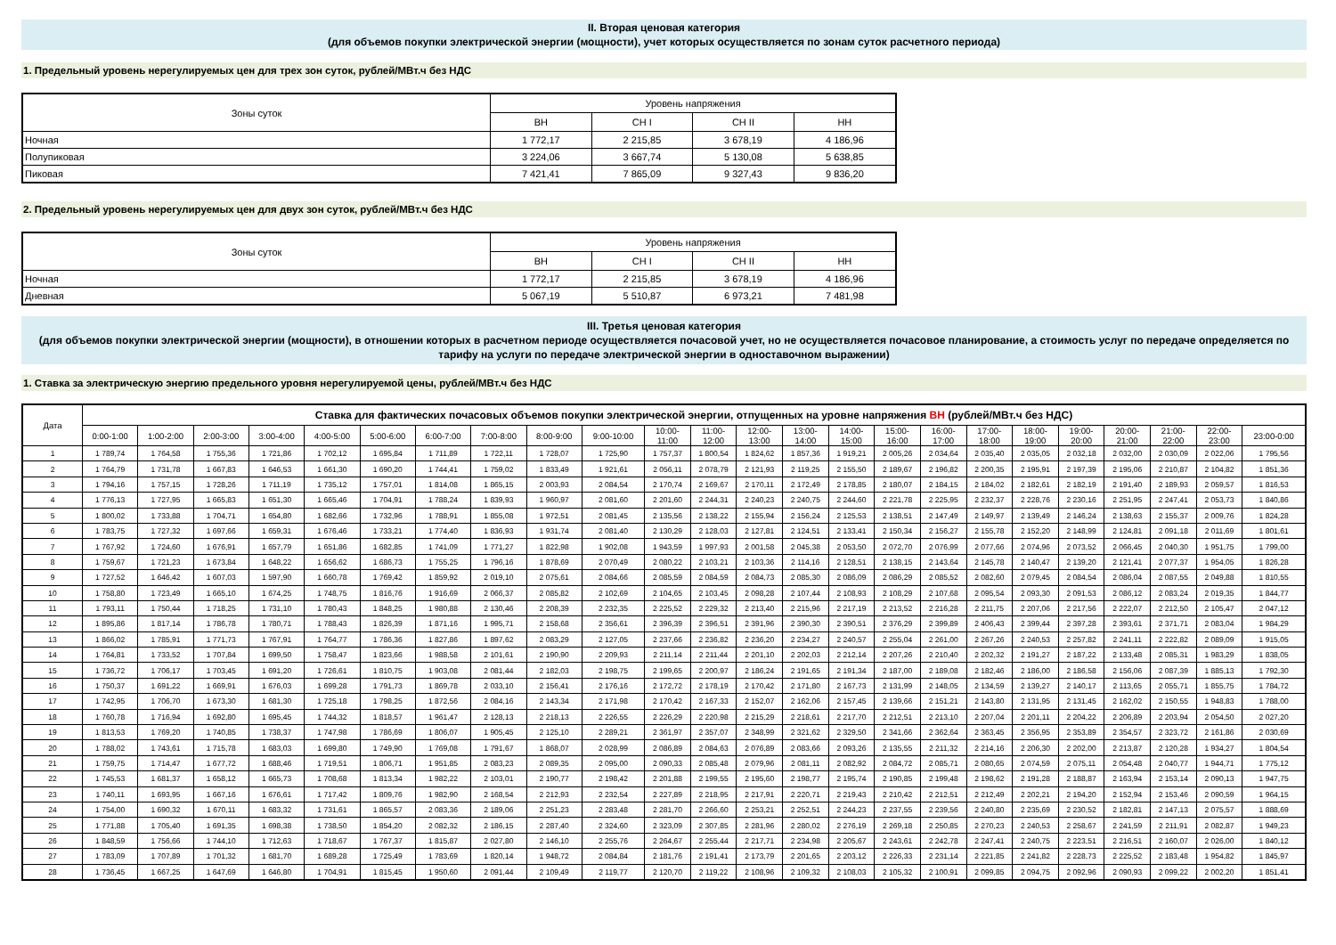II. Вторая ценовая категория
(для объемов покупки электрической энергии (мощности), учет которых осуществляется по зонам суток расчетного периода)
1. Предельный уровень нерегулируемых цен для трех зон суток, рублей/МВт.ч без НДС
| Зоны суток | Уровень напряжения | | | |
| --- | --- | --- | --- | --- |
| | ВН | СН I | СН II | НН |
| Ночная | 1 772,17 | 2 215,85 | 3 678,19 | 4 186,96 |
| Полупиковая | 3 224,06 | 3 667,74 | 5 130,08 | 5 638,85 |
| Пиковая | 7 421,41 | 7 865,09 | 9 327,43 | 9 836,20 |
2. Предельный уровень нерегулируемых цен для двух зон суток, рублей/МВт.ч без НДС
| Зоны суток | Уровень напряжения | | | |
| --- | --- | --- | --- | --- |
| | ВН | СН I | СН II | НН |
| Ночная | 1 772,17 | 2 215,85 | 3 678,19 | 4 186,96 |
| Дневная | 5 067,19 | 5 510,87 | 6 973,21 | 7 481,98 |
III. Третья ценовая категория
(для объемов покупки электрической энергии (мощности), в отношении которых в расчетном периоде осуществляется почасовой учет, но не осуществляется почасовое планирование, а стоимость услуг по передаче определяется по тарифу на услуги по передаче электрической энергии в одноставочном выражении)
1. Ставка за электрическую энергию предельного уровня нерегулируемой цены, рублей/МВт.ч без НДС
| Дата | Ставка для фактических почасовых объемов покупки электрической энергии, отпущенных на уровне напряжения ВН (рублей/МВт.ч без НДС) | | | | | | | | | | | | | | | | | | | | | | | |
| --- | --- | --- | --- | --- | --- | --- | --- | --- | --- | --- | --- | --- | --- | --- | --- | --- | --- | --- | --- | --- | --- | --- | --- | --- |
| | 0:00-1:00 | 1:00-2:00 | 2:00-3:00 | 3:00-4:00 | 4:00-5:00 | 5:00-6:00 | 6:00-7:00 | 7:00-8:00 | 8:00-9:00 | 9:00-10:00 | 10:00- 11:00 | 11:00- 12:00 | 12:00- 13:00 | 13:00- 14:00 | 14:00- 15:00 | 15:00- 16:00 | 16:00- 17:00 | 17:00- 18:00 | 18:00- 19:00 | 19:00- 20:00 | 20:00- 21:00 | 21:00- 22:00 | 22:00- 23:00 | 23:00-0:00 |
| 1 | 1 789,74 | 1 764,58 | 1 755,36 | 1 721,86 | 1 702,12 | 1 695,84 | 1 711,89 | 1 722,11 | 1 728,07 | 1 725,90 | 1 757,37 | 1 800,54 | 1 824,62 | 1 857,36 | 1 919,21 | 2 005,26 | 2 034,64 | 2 035,40 | 2 035,05 | 2 032,18 | 2 032,00 | 2 030,09 | 2 022,06 | 1 795,56 |
| 2 | 1 764,79 | 1 731,78 | 1 667,83 | 1 646,53 | 1 661,30 | 1 690,20 | 1 744,41 | 1 759,02 | 1 833,49 | 1 921,61 | 2 056,11 | 2 078,79 | 2 121,93 | 2 119,25 | 2 155,50 | 2 189,67 | 2 196,82 | 2 200,35 | 2 195,91 | 2 197,39 | 2 195,06 | 2 210,87 | 2 104,82 | 1 851,36 |
| 3 | 1 794,16 | 1 757,15 | 1 728,26 | 1 711,19 | 1 735,12 | 1 757,01 | 1 814,08 | 1 865,15 | 2 003,93 | 2 084,54 | 2 170,74 | 2 169,67 | 2 170,11 | 2 172,49 | 2 178,85 | 2 180,07 | 2 184,15 | 2 184,02 | 2 182,61 | 2 182,19 | 2 191,40 | 2 189,93 | 2 059,57 | 1 816,53 |
| 4 | 1 776,13 | 1 727,95 | 1 665,83 | 1 651,30 | 1 665,46 | 1 704,91 | 1 788,24 | 1 839,93 | 1 960,97 | 2 081,60 | 2 201,60 | 2 244,31 | 2 240,23 | 2 240,75 | 2 244,60 | 2 221,78 | 2 225,95 | 2 232,37 | 2 228,76 | 2 230,16 | 2 251,95 | 2 247,41 | 2 053,73 | 1 840,86 |
| 5 | 1 800,02 | 1 733,88 | 1 704,71 | 1 654,80 | 1 682,66 | 1 732,96 | 1 788,91 | 1 855,08 | 1 972,51 | 2 081,45 | 2 135,56 | 2 138,22 | 2 155,94 | 2 156,24 | 2 125,53 | 2 138,51 | 2 147,49 | 2 149,97 | 2 139,49 | 2 146,24 | 2 138,63 | 2 155,37 | 2 009,76 | 1 824,28 |
| 6 | 1 783,75 | 1 727,32 | 1 697,66 | 1 659,31 | 1 676,46 | 1 733,21 | 1 774,40 | 1 836,93 | 1 931,74 | 2 081,40 | 2 130,29 | 2 128,03 | 2 127,81 | 2 124,51 | 2 133,41 | 2 150,34 | 2 156,27 | 2 155,78 | 2 152,20 | 2 148,99 | 2 124,81 | 2 091,18 | 2 011,69 | 1 801,61 |
| 7 | 1 767,92 | 1 724,60 | 1 676,91 | 1 657,79 | 1 651,86 | 1 682,85 | 1 741,09 | 1 771,27 | 1 822,98 | 1 902,08 | 1 943,59 | 1 997,93 | 2 001,58 | 2 045,38 | 2 053,50 | 2 072,70 | 2 076,99 | 2 077,66 | 2 074,96 | 2 073,52 | 2 066,45 | 2 040,30 | 1 951,75 | 1 799,00 |
| 8 | 1 759,67 | 1 721,23 | 1 673,84 | 1 648,22 | 1 656,62 | 1 686,73 | 1 755,25 | 1 796,16 | 1 878,69 | 2 070,49 | 2 080,22 | 2 103,21 | 2 103,36 | 2 114,16 | 2 128,51 | 2 138,15 | 2 143,64 | 2 145,78 | 2 140,47 | 2 139,20 | 2 121,41 | 2 077,37 | 1 954,05 | 1 826,28 |
| 9 | 1 727,52 | 1 646,42 | 1 607,03 | 1 597,90 | 1 660,78 | 1 769,42 | 1 859,92 | 2 019,10 | 2 075,61 | 2 084,66 | 2 085,59 | 2 084,59 | 2 084,73 | 2 085,30 | 2 086,09 | 2 086,29 | 2 085,52 | 2 082,60 | 2 079,45 | 2 084,54 | 2 086,04 | 2 087,55 | 2 049,88 | 1 810,55 |
| 10 | 1 758,80 | 1 723,49 | 1 665,10 | 1 674,25 | 1 748,75 | 1 816,76 | 1 916,69 | 2 066,37 | 2 085,82 | 2 102,69 | 2 104,65 | 2 103,45 | 2 098,28 | 2 107,44 | 2 108,93 | 2 108,29 | 2 107,68 | 2 095,54 | 2 093,30 | 2 091,53 | 2 086,12 | 2 083,24 | 2 019,35 | 1 844,77 |
| 11 | 1 793,11 | 1 750,44 | 1 718,25 | 1 731,10 | 1 780,43 | 1 848,25 | 1 980,88 | 2 130,46 | 2 208,39 | 2 232,35 | 2 225,52 | 2 229,32 | 2 213,40 | 2 215,96 | 2 217,19 | 2 213,52 | 2 216,28 | 2 211,75 | 2 207,06 | 2 217,56 | 2 222,07 | 2 212,50 | 2 105,47 | 2 047,12 |
| 12 | 1 895,86 | 1 817,14 | 1 786,78 | 1 780,71 | 1 788,43 | 1 826,39 | 1 871,16 | 1 995,71 | 2 158,68 | 2 356,61 | 2 396,39 | 2 396,51 | 2 391,96 | 2 390,30 | 2 390,51 | 2 376,29 | 2 399,89 | 2 406,43 | 2 399,44 | 2 397,28 | 2 393,61 | 2 371,71 | 2 083,04 | 1 984,29 |
| 13 | 1 866,02 | 1 785,91 | 1 771,73 | 1 767,91 | 1 764,77 | 1 786,36 | 1 827,86 | 1 897,62 | 2 083,29 | 2 127,05 | 2 237,66 | 2 236,82 | 2 236,20 | 2 234,27 | 2 240,57 | 2 255,04 | 2 261,00 | 2 267,26 | 2 240,53 | 2 257,82 | 2 241,11 | 2 222,82 | 2 089,09 | 1 915,05 |
| 14 | 1 764,81 | 1 733,52 | 1 707,84 | 1 699,50 | 1 758,47 | 1 823,66 | 1 988,58 | 2 101,61 | 2 190,90 | 2 209,93 | 2 211,14 | 2 211,44 | 2 201,10 | 2 202,03 | 2 212,14 | 2 207,26 | 2 210,40 | 2 202,32 | 2 191,27 | 2 187,22 | 2 133,48 | 2 085,31 | 1 983,29 | 1 838,05 |
| 15 | 1 736,72 | 1 706,17 | 1 703,45 | 1 691,20 | 1 726,61 | 1 810,75 | 1 903,08 | 2 081,44 | 2 182,03 | 2 198,75 | 2 199,65 | 2 200,97 | 2 186,24 | 2 191,65 | 2 191,34 | 2 187,00 | 2 189,08 | 2 182,46 | 2 186,00 | 2 186,58 | 2 156,06 | 2 087,39 | 1 885,13 | 1 792,30 |
| 16 | 1 750,37 | 1 691,22 | 1 669,91 | 1 676,03 | 1 699,28 | 1 791,73 | 1 869,78 | 2 033,10 | 2 156,41 | 2 176,16 | 2 172,72 | 2 178,19 | 2 170,42 | 2 171,80 | 2 167,73 | 2 131,99 | 2 148,05 | 2 134,59 | 2 139,27 | 2 140,17 | 2 113,65 | 2 055,71 | 1 855,75 | 1 784,72 |
| 17 | 1 742,95 | 1 706,70 | 1 673,30 | 1 681,30 | 1 725,18 | 1 798,25 | 1 872,56 | 2 084,16 | 2 143,34 | 2 171,98 | 2 170,42 | 2 167,33 | 2 152,07 | 2 162,06 | 2 157,45 | 2 139,66 | 2 151,21 | 2 143,80 | 2 131,95 | 2 131,45 | 2 162,02 | 2 150,55 | 1 948,83 | 1 788,00 |
| 18 | 1 760,78 | 1 716,94 | 1 692,80 | 1 695,45 | 1 744,32 | 1 818,57 | 1 961,47 | 2 128,13 | 2 218,13 | 2 226,55 | 2 226,29 | 2 220,98 | 2 215,29 | 2 218,61 | 2 217,70 | 2 212,51 | 2 213,10 | 2 207,04 | 2 201,11 | 2 204,22 | 2 206,89 | 2 203,94 | 2 054,50 | 2 027,20 |
| 19 | 1 813,53 | 1 769,20 | 1 740,85 | 1 738,37 | 1 747,98 | 1 786,69 | 1 806,07 | 1 905,45 | 2 125,10 | 2 289,21 | 2 361,97 | 2 357,07 | 2 348,99 | 2 321,62 | 2 329,50 | 2 341,66 | 2 362,64 | 2 363,45 | 2 356,95 | 2 353,89 | 2 354,57 | 2 323,72 | 2 161,86 | 2 030,69 |
| 20 | 1 788,02 | 1 743,61 | 1 715,78 | 1 683,03 | 1 699,80 | 1 749,90 | 1 769,08 | 1 791,67 | 1 868,07 | 2 028,99 | 2 086,89 | 2 084,63 | 2 076,89 | 2 083,66 | 2 093,26 | 2 135,55 | 2 211,32 | 2 214,16 | 2 206,30 | 2 202,00 | 2 213,87 | 2 120,28 | 1 934,27 | 1 804,54 |
| 21 | 1 759,75 | 1 714,47 | 1 677,72 | 1 688,46 | 1 719,51 | 1 806,71 | 1 951,85 | 2 083,23 | 2 089,35 | 2 095,00 | 2 090,33 | 2 085,48 | 2 079,96 | 2 081,11 | 2 082,92 | 2 084,72 | 2 085,71 | 2 080,65 | 2 074,59 | 2 075,11 | 2 054,48 | 2 040,77 | 1 944,71 | 1 775,12 |
| 22 | 1 745,53 | 1 681,37 | 1 658,12 | 1 665,73 | 1 708,68 | 1 813,34 | 1 982,22 | 2 103,01 | 2 190,77 | 2 198,42 | 2 201,88 | 2 199,55 | 2 195,60 | 2 198,77 | 2 195,74 | 2 190,85 | 2 199,48 | 2 198,62 | 2 191,28 | 2 188,87 | 2 163,94 | 2 153,14 | 2 090,13 | 1 947,75 |
| 23 | 1 740,11 | 1 693,95 | 1 667,16 | 1 676,61 | 1 717,42 | 1 809,76 | 1 982,90 | 2 168,54 | 2 212,93 | 2 232,54 | 2 227,89 | 2 218,95 | 2 217,91 | 2 220,71 | 2 219,43 | 2 210,42 | 2 212,51 | 2 212,49 | 2 202,21 | 2 194,20 | 2 152,94 | 2 153,46 | 2 090,59 | 1 964,15 |
| 24 | 1 754,00 | 1 690,32 | 1 670,11 | 1 683,32 | 1 731,61 | 1 865,57 | 2 083,36 | 2 189,06 | 2 251,23 | 2 283,48 | 2 281,70 | 2 266,60 | 2 253,21 | 2 252,51 | 2 244,23 | 2 237,55 | 2 239,56 | 2 240,80 | 2 235,69 | 2 230,52 | 2 182,81 | 2 147,13 | 2 075,57 | 1 888,69 |
| 25 | 1 771,88 | 1 705,40 | 1 691,35 | 1 698,38 | 1 738,50 | 1 854,20 | 2 082,32 | 2 186,15 | 2 287,40 | 2 324,60 | 2 323,09 | 2 307,85 | 2 281,96 | 2 280,02 | 2 276,19 | 2 269,18 | 2 250,85 | 2 270,23 | 2 240,53 | 2 258,67 | 2 241,59 | 2 211,91 | 2 082,87 | 1 949,23 |
| 26 | 1 848,59 | 1 756,66 | 1 744,10 | 1 712,63 | 1 718,67 | 1 767,37 | 1 815,87 | 2 027,80 | 2 146,10 | 2 255,76 | 2 264,67 | 2 255,44 | 2 217,71 | 2 234,98 | 2 205,67 | 2 243,61 | 2 242,78 | 2 247,41 | 2 240,75 | 2 223,51 | 2 216,51 | 2 160,07 | 2 026,00 | 1 840,12 |
| 27 | 1 783,09 | 1 707,89 | 1 701,32 | 1 681,70 | 1 689,28 | 1 725,49 | 1 783,69 | 1 820,14 | 1 948,72 | 2 084,84 | 2 181,76 | 2 191,41 | 2 173,79 | 2 201,65 | 2 203,12 | 2 226,33 | 2 231,14 | 2 221,85 | 2 241,82 | 2 228,73 | 2 225,52 | 2 183,48 | 1 954,82 | 1 845,97 |
| 28 | 1 736,45 | 1 667,25 | 1 647,69 | 1 646,80 | 1 704,91 | 1 815,45 | 1 950,60 | 2 091,44 | 2 109,49 | 2 119,77 | 2 120,70 | 2 119,22 | 2 108,96 | 2 109,32 | 2 108,03 | 2 105,32 | 2 100,91 | 2 099,85 | 2 094,75 | 2 092,96 | 2 090,93 | 2 099,22 | 2 002,20 | 1 851,41 |